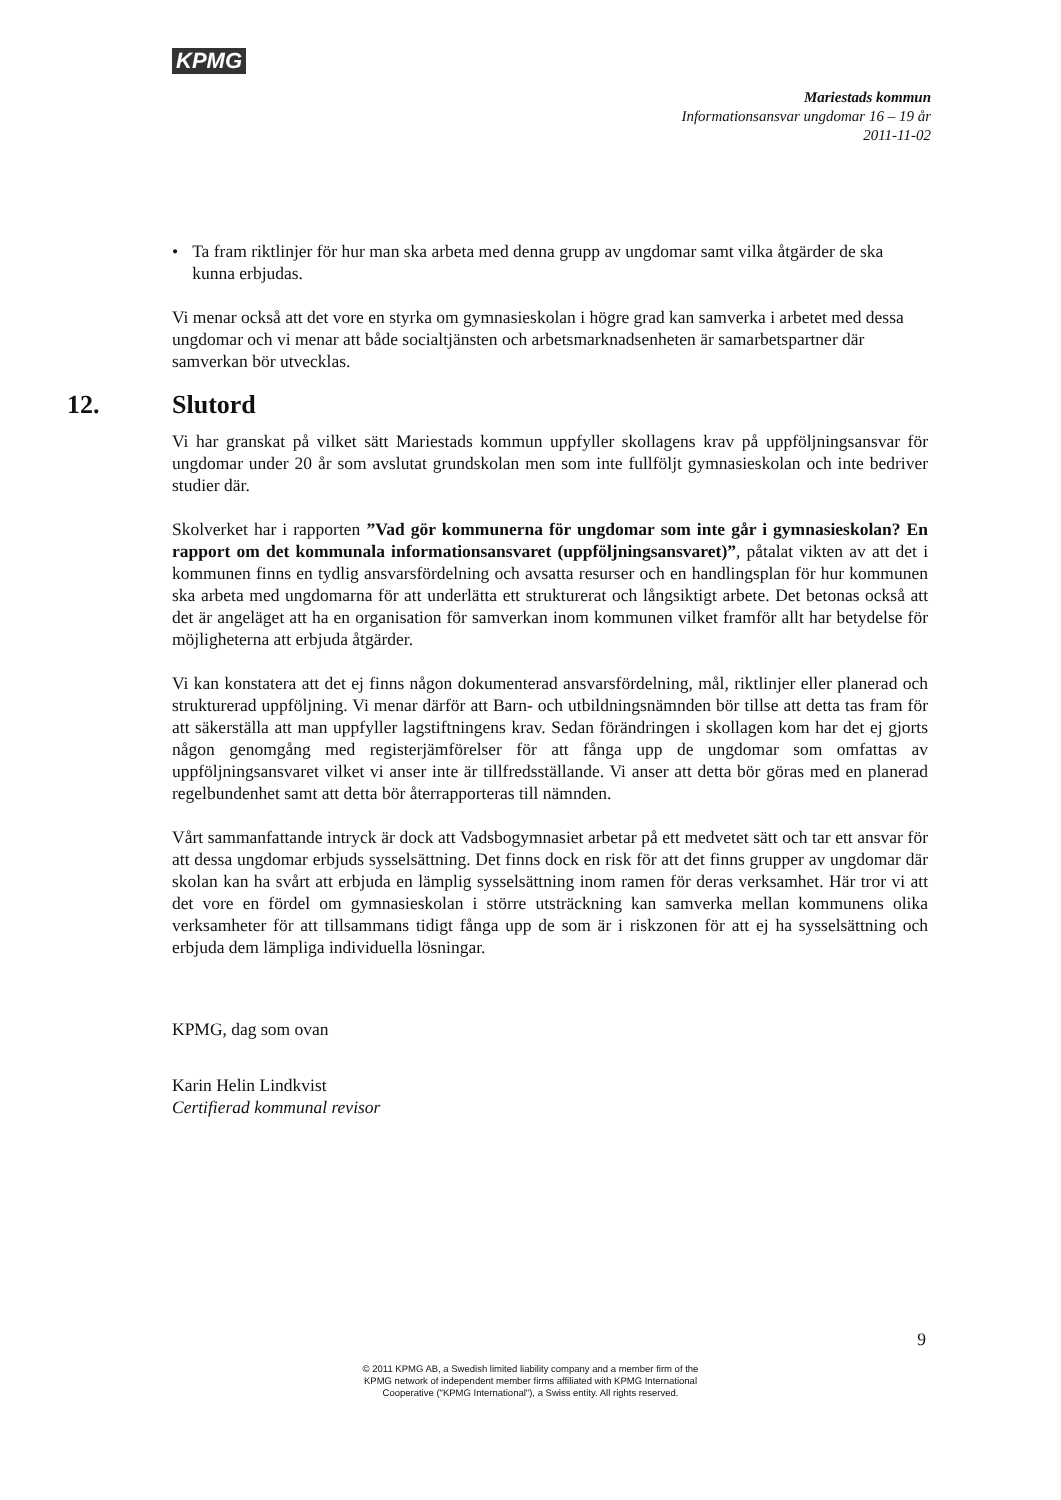KPMG
Mariestads kommun
Informationsansvar ungdomar 16 – 19 år
2011-11-02
• Ta fram riktlinjer för hur man ska arbeta med denna grupp av ungdomar samt vilka åtgärder de ska kunna erbjudas.
Vi menar också att det vore en styrka om gymnasieskolan i högre grad kan samverka i arbetet med dessa ungdomar och vi menar att både socialtjänsten och arbetsmarknadsenheten är samarbetspartner där samverkan bör utvecklas.
12. Slutord
Vi har granskat på vilket sätt Mariestads kommun uppfyller skollagens krav på uppföljningsansvar för ungdomar under 20 år som avslutat grundskolan men som inte fullföljt gymnasieskolan och inte bedriver studier där.
Skolverket har i rapporten ”Vad gör kommunerna för ungdomar som inte går i gymnasieskolan? En rapport om det kommunala informationsansvaret (uppföljningsansvaret)”, påtalat vikten av att det i kommunen finns en tydlig ansvarsfördelning och avsatta resurser och en handlingsplan för hur kommunen ska arbeta med ungdomarna för att underlätta ett strukturerat och långsiktigt arbete. Det betonas också att det är angeläget att ha en organisation för samverkan inom kommunen vilket framför allt har betydelse för möjligheterna att erbjuda åtgärder.
Vi kan konstatera att det ej finns någon dokumenterad ansvarsfördelning, mål, riktlinjer eller planerad och strukturerad uppföljning. Vi menar därför att Barn- och utbildningsnämnden bör tillse att detta tas fram för att säkerställa att man uppfyller lagstiftningens krav. Sedan förändringen i skollagen kom har det ej gjorts någon genomgång med registerjämförelser för att fånga upp de ungdomar som omfattas av uppföljningsansvaret vilket vi anser inte är tillfredsställande. Vi anser att detta bör göras med en planerad regelbundenhet samt att detta bör återrapporteras till nämnden.
Vårt sammanfattande intryck är dock att Vadsbogymnasiet arbetar på ett medvetet sätt och tar ett ansvar för att dessa ungdomar erbjuds sysselsättning. Det finns dock en risk för att det finns grupper av ungdomar där skolan kan ha svårt att erbjuda en lämplig sysselsättning inom ramen för deras verksamhet. Här tror vi att det vore en fördel om gymnasieskolan i större utsträckning kan samverka mellan kommunens olika verksamheter för att tillsammans tidigt fånga upp de som är i riskzonen för att ej ha sysselsättning och erbjuda dem lämpliga individuella lösningar.
KPMG, dag som ovan
Karin Helin Lindkvist
Certifierad kommunal revisor
9
© 2011 KPMG AB, a Swedish limited liability company and a member firm of the
KPMG network of independent member firms affiliated with KPMG International
Cooperative ("KPMG International"), a Swiss entity. All rights reserved.